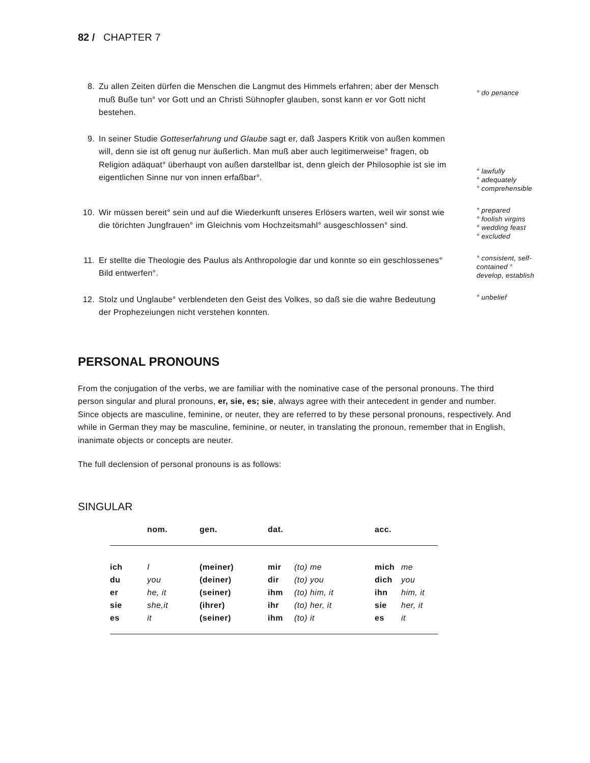82 / CHAPTER 7
8. Zu allen Zeiten dürfen die Menschen die Langmut des Himmels erfahren; aber der Mensch muß Buße tun° vor Gott und an Christi Sühnopfer glauben, sonst kann er vor Gott nicht bestehen.
° do penance
9. In seiner Studie Gotteserfahrung und Glaube sagt er, daß Jaspers Kritik von außen kommen will, denn sie ist oft genug nur äußerlich. Man muß aber auch legitimerweise° fragen, ob Religion adäquat° überhaupt von außen darstellbar ist, denn gleich der Philosophie ist sie im eigentlichen Sinne nur von innen erfaßbar°.
° lawfully
° adequately
° comprehensible
10. Wir müssen bereit° sein und auf die Wiederkunft unseres Erlösers warten, weil wir sonst wie die törichten Jungfrauen° im Gleichnis vom Hochzeitsmahl° ausgeschlossen° sind. ° prepared
° foolish virgins
° wedding feast
° excluded
11. Er stellte die Theologie des Paulus als Anthropologie dar und konnte so ein geschlossenes° Bild entwerfen°. ° consistent, self-contained ° develop, establish
12. Stolz und Unglaube° verblendeten den Geist des Volkes, so daß sie die wahre Bedeutung der Prophezeiungen nicht verstehen konnten. ° unbelief
PERSONAL PRONOUNS
From the conjugation of the verbs, we are familiar with the nominative case of the personal pronouns. The third person singular and plural pronouns, er, sie, es; sie, always agree with their antecedent in gender and number. Since objects are masculine, feminine, or neuter, they are referred to by these personal pronouns, respectively. And while in German they may be masculine, feminine, or neuter, in translating the pronoun, remember that in English, inanimate objects or concepts are neuter.
The full declension of personal pronouns is as follows:
SINGULAR
| | nom. | gen. | dat. | | acc. | |
| --- | --- | --- | --- | --- | --- | --- |
| ich | I | (meiner) | mir | (to) me | mich | me |
| du | you | (deiner) | dir | (to) you | dich | you |
| er | he, it | (seiner) | ihm | (to) him, it | ihn | him, it |
| sie | she,it | (ihrer) | ihr | (to) her, it | sie | her, it |
| es | it | (seiner) | ihm | (to) it | es | it |